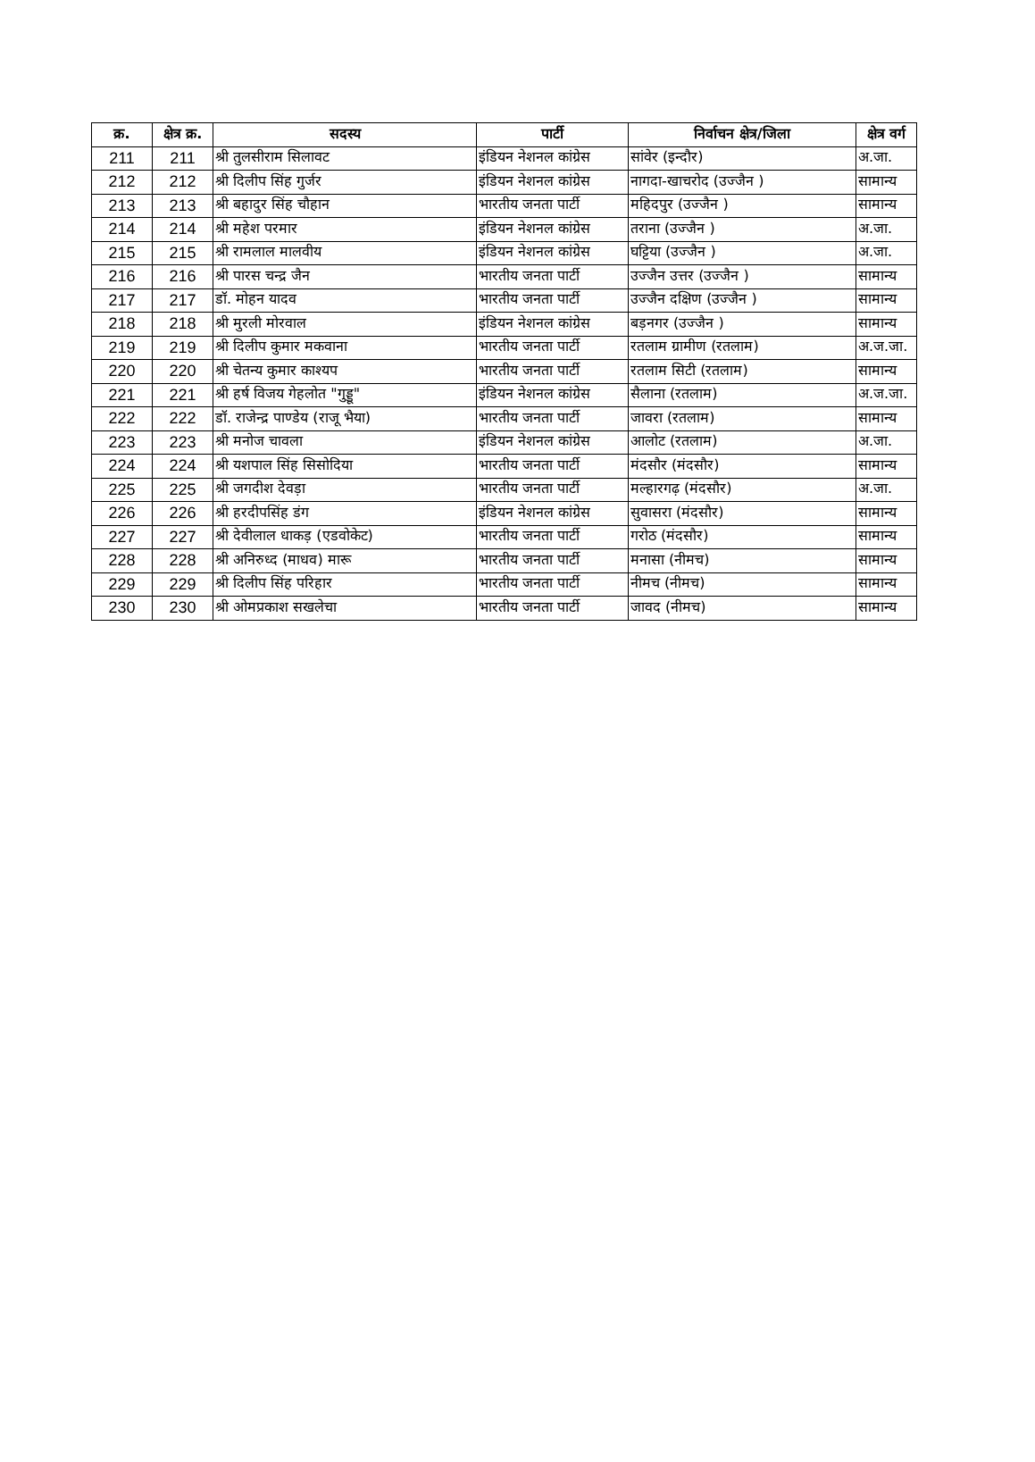| क्र. | क्षेत्र क्र. | सदस्य | पार्टी | निर्वाचन क्षेत्र/जिला | क्षेत्र वर्ग |
| --- | --- | --- | --- | --- | --- |
| 211 | 211 | श्री तुलसीराम सिलावट | इंडियन नेशनल कांग्रेस | सांवेर (इन्दौर) | अ.जा. |
| 212 | 212 | श्री दिलीप सिंह गुर्जर | इंडियन नेशनल कांग्रेस | नागदा-खाचरोद (उज्जैन ) | सामान्य |
| 213 | 213 | श्री बहादुर सिंह चौहान | भारतीय जनता पार्टी | महिदपुर (उज्जैन ) | सामान्य |
| 214 | 214 | श्री महेश परमार | इंडियन नेशनल कांग्रेस | तराना (उज्जैन ) | अ.जा. |
| 215 | 215 | श्री रामलाल मालवीय | इंडियन नेशनल कांग्रेस | घट्टिया (उज्जैन ) | अ.जा. |
| 216 | 216 | श्री पारस चन्द्र जैन | भारतीय जनता पार्टी | उज्जैन उत्तर (उज्जैन ) | सामान्य |
| 217 | 217 | डॉ. मोहन यादव | भारतीय जनता पार्टी | उज्जैन दक्षिण (उज्जैन ) | सामान्य |
| 218 | 218 | श्री मुरली मोरवाल | इंडियन नेशनल कांग्रेस | बड़नगर (उज्जैन ) | सामान्य |
| 219 | 219 | श्री दिलीप कुमार मकवाना | भारतीय जनता पार्टी | रतलाम ग्रामीण (रतलाम) | अ.ज.जा. |
| 220 | 220 | श्री चेतन्य कुमार काश्यप | भारतीय जनता पार्टी | रतलाम सिटी (रतलाम) | सामान्य |
| 221 | 221 | श्री हर्ष विजय गेहलोत "गुड्डू" | इंडियन नेशनल कांग्रेस | सैलाना (रतलाम) | अ.ज.जा. |
| 222 | 222 | डॉ. राजेन्द्र पाण्डेय (राजू भैया) | भारतीय जनता पार्टी | जावरा (रतलाम) | सामान्य |
| 223 | 223 | श्री मनोज चावला | इंडियन नेशनल कांग्रेस | आलोट (रतलाम) | अ.जा. |
| 224 | 224 | श्री यशपाल सिंह सिसोदिया | भारतीय जनता पार्टी | मंदसौर (मंदसौर) | सामान्य |
| 225 | 225 | श्री जगदीश देवड़ा | भारतीय जनता पार्टी | मल्हारगढ़ (मंदसौर) | अ.जा. |
| 226 | 226 | श्री हरदीपसिंह डंग | इंडियन नेशनल कांग्रेस | सुवासरा (मंदसौर) | सामान्य |
| 227 | 227 | श्री देवीलाल धाकड़ (एडवोकेट) | भारतीय जनता पार्टी | गरोठ (मंदसौर) | सामान्य |
| 228 | 228 | श्री अनिरुध्द (माधव) मारू | भारतीय जनता पार्टी | मनासा (नीमच) | सामान्य |
| 229 | 229 | श्री दिलीप सिंह परिहार | भारतीय जनता पार्टी | नीमच (नीमच) | सामान्य |
| 230 | 230 | श्री ओमप्रकाश सखलेचा | भारतीय जनता पार्टी | जावद (नीमच) | सामान्य |